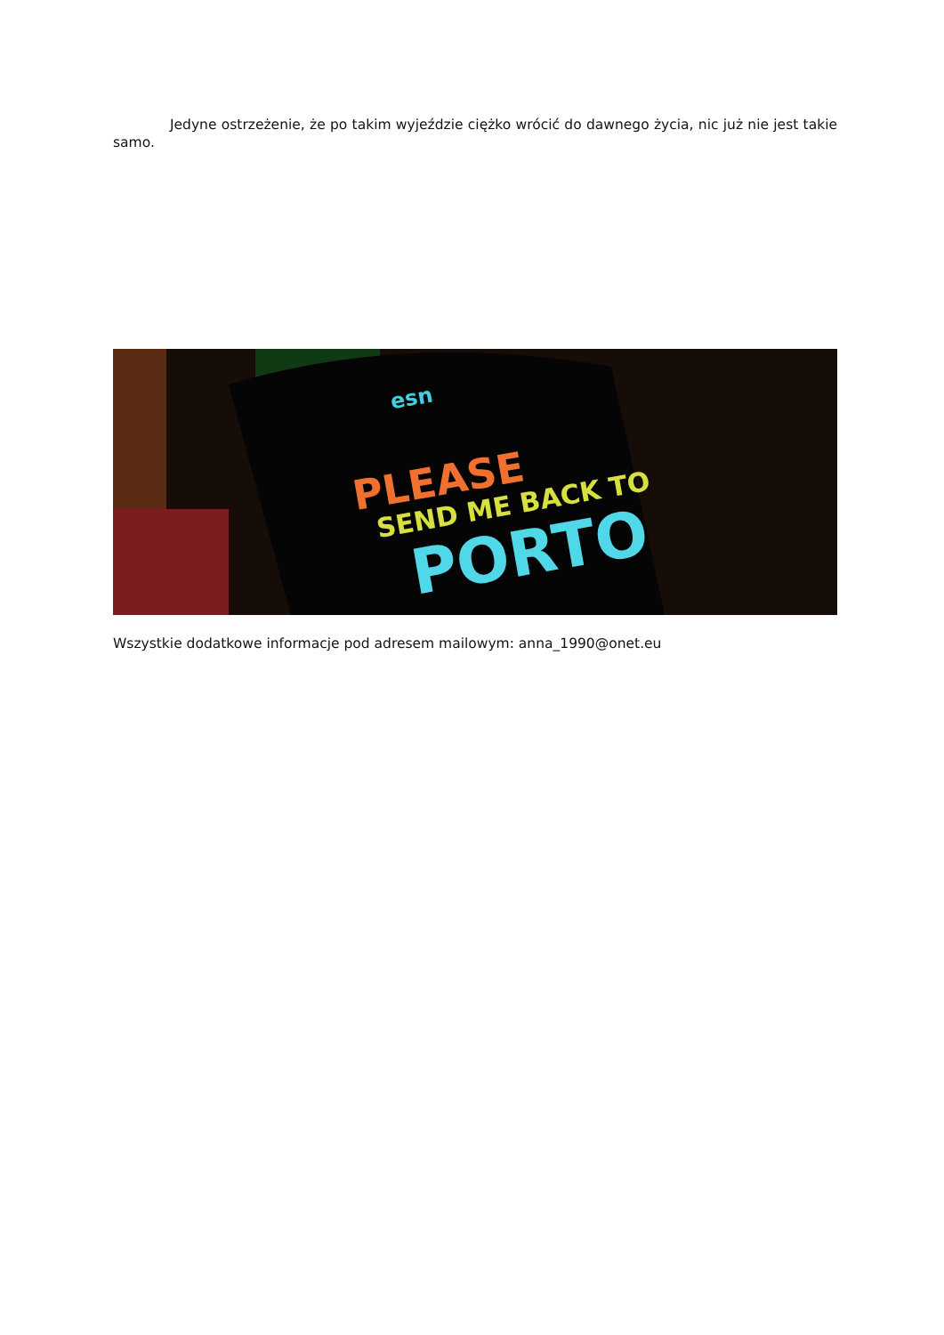Jedyne ostrzeżenie, że po takim wyjeździe ciężko wrócić do dawnego życia, nic już nie jest takie samo.
esn
PLEASE
SEND ME BACK TO
PORTO
Wszystkie dodatkowe informacje pod adresem mailowym: anna_1990@onet.eu